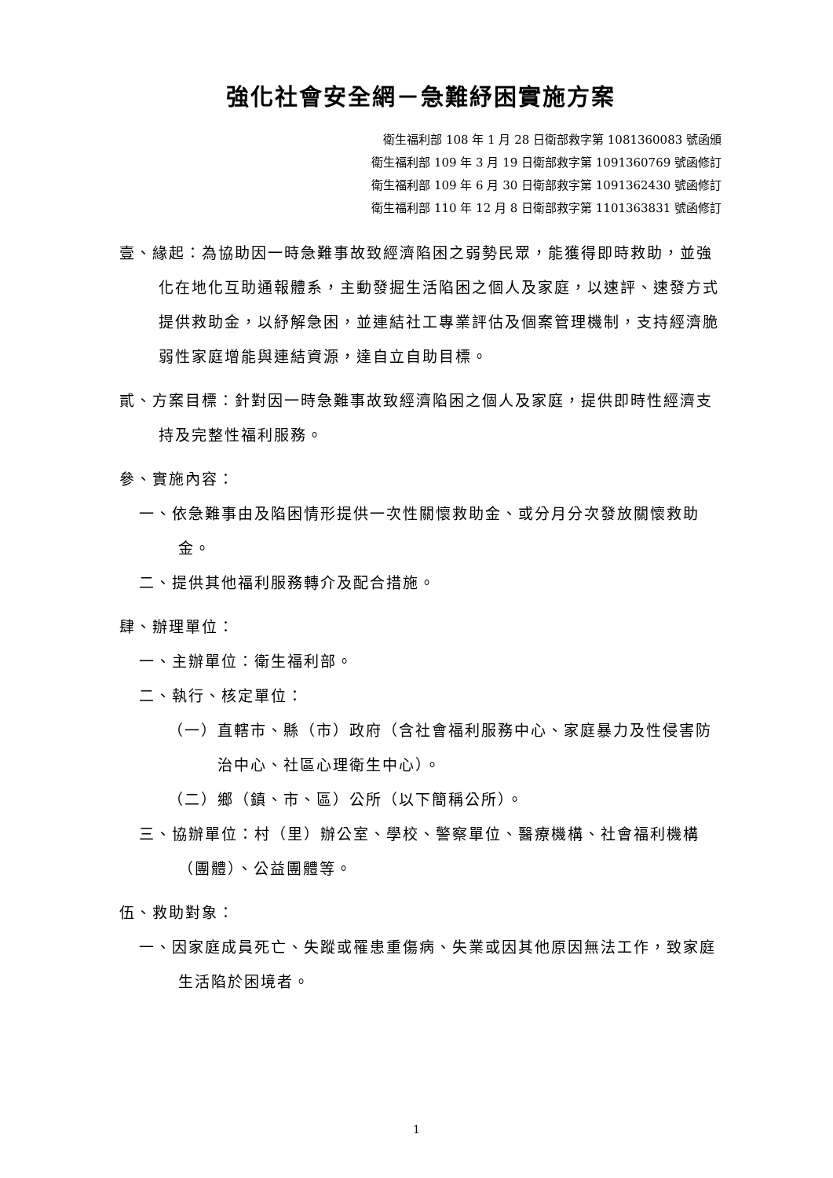強化社會安全網－急難紓困實施方案
衛生福利部 108 年 1 月 28 日衛部救字第 1081360083 號函頒
衛生福利部 109 年 3 月 19 日衛部救字第 1091360769 號函修訂
衛生福利部 109 年 6 月 30 日衛部救字第 1091362430 號函修訂
衛生福利部 110 年 12 月 8 日衛部救字第 1101363831 號函修訂
壹、緣起：為協助因一時急難事故致經濟陷困之弱勢民眾，能獲得即時救助，並強化在地化互助通報體系，主動發掘生活陷困之個人及家庭，以速評、速發方式提供救助金，以紓解急困，並連結社工專業評估及個案管理機制，支持經濟脆弱性家庭增能與連結資源，達自立自助目標。
貳、方案目標：針對因一時急難事故致經濟陷困之個人及家庭，提供即時性經濟支持及完整性福利服務。
參、實施內容：
一、依急難事由及陷困情形提供一次性關懷救助金、或分月分次發放關懷救助金。
二、提供其他福利服務轉介及配合措施。
肆、辦理單位：
一、主辦單位：衛生福利部。
二、執行、核定單位：
（一）直轄市、縣（市）政府（含社會福利服務中心、家庭暴力及性侵害防治中心、社區心理衛生中心）。
（二）鄉（鎮、市、區）公所（以下簡稱公所）。
三、協辦單位：村（里）辦公室、學校、警察單位、醫療機構、社會福利機構（團體）、公益團體等。
伍、救助對象：
一、因家庭成員死亡、失蹤或罹患重傷病、失業或因其他原因無法工作，致家庭生活陷於困境者。
1